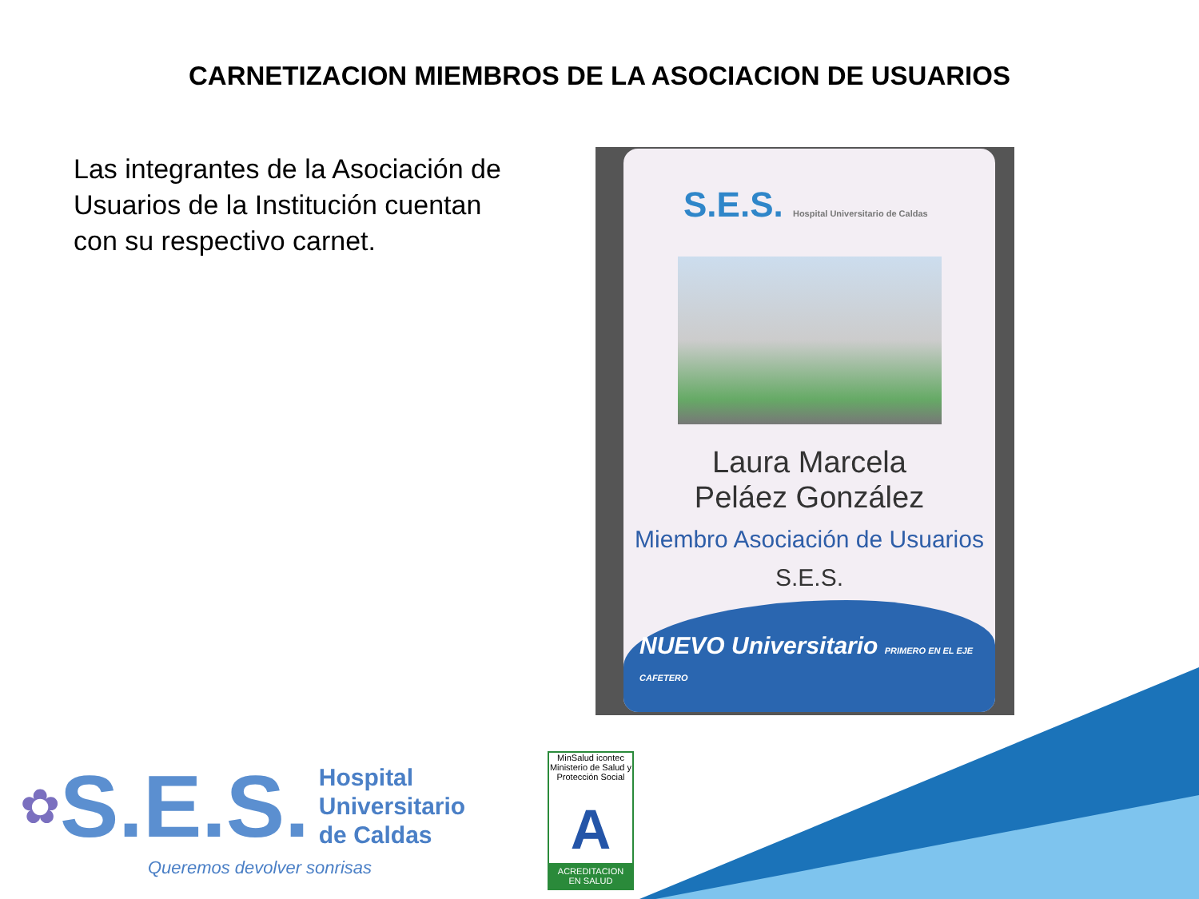CARNETIZACION MIEMBROS DE LA ASOCIACION DE USUARIOS
Las integrantes de la Asociación de Usuarios de la Institución cuentan con su respectivo carnet.
S.E.S. Hospital Universitario de Caldas
Laura Marcela
Peláez González
Miembro Asociación de Usuarios
S.E.S.
NUEVO Universitario PRIMERO EN EL EJE CAFETERO
✿ S.E.S.
Hospital
Universitario
de Caldas
Queremos devolver sonrisas
MinSalud icontec
Ministerio de Salud y Protección Social
A
ACREDITACION
EN SALUD